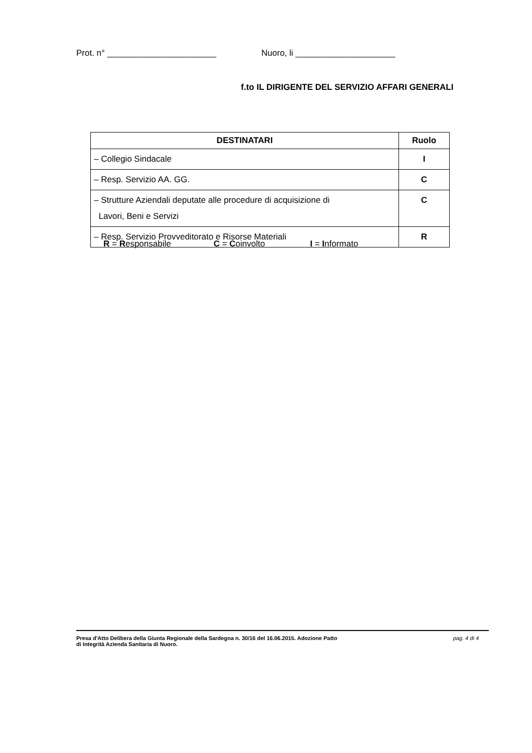Prot. n° _______________________ Nuoro, li _____________________
f.to IL DIRIGENTE DEL SERVIZIO AFFARI GENERALI
| DESTINATARI | Ruolo |
| --- | --- |
| – Collegio Sindacale | I |
| – Resp. Servizio AA. GG. | C |
| – Strutture Aziendali deputate alle procedure di acquisizione di Lavori, Beni e Servizi | C |
| – Resp. Servizio Provveditorato e Risorse Materiali | R |
R = Responsabile C = Coinvolto I = Informato
Presa d'Atto Delibera della Giunta Regionale della Sardegna n. 30/16 del 16.06.2015. Adozione Patto
di Integrità Azienda Sanitaria di Nuoro.
pag. 4 di 4